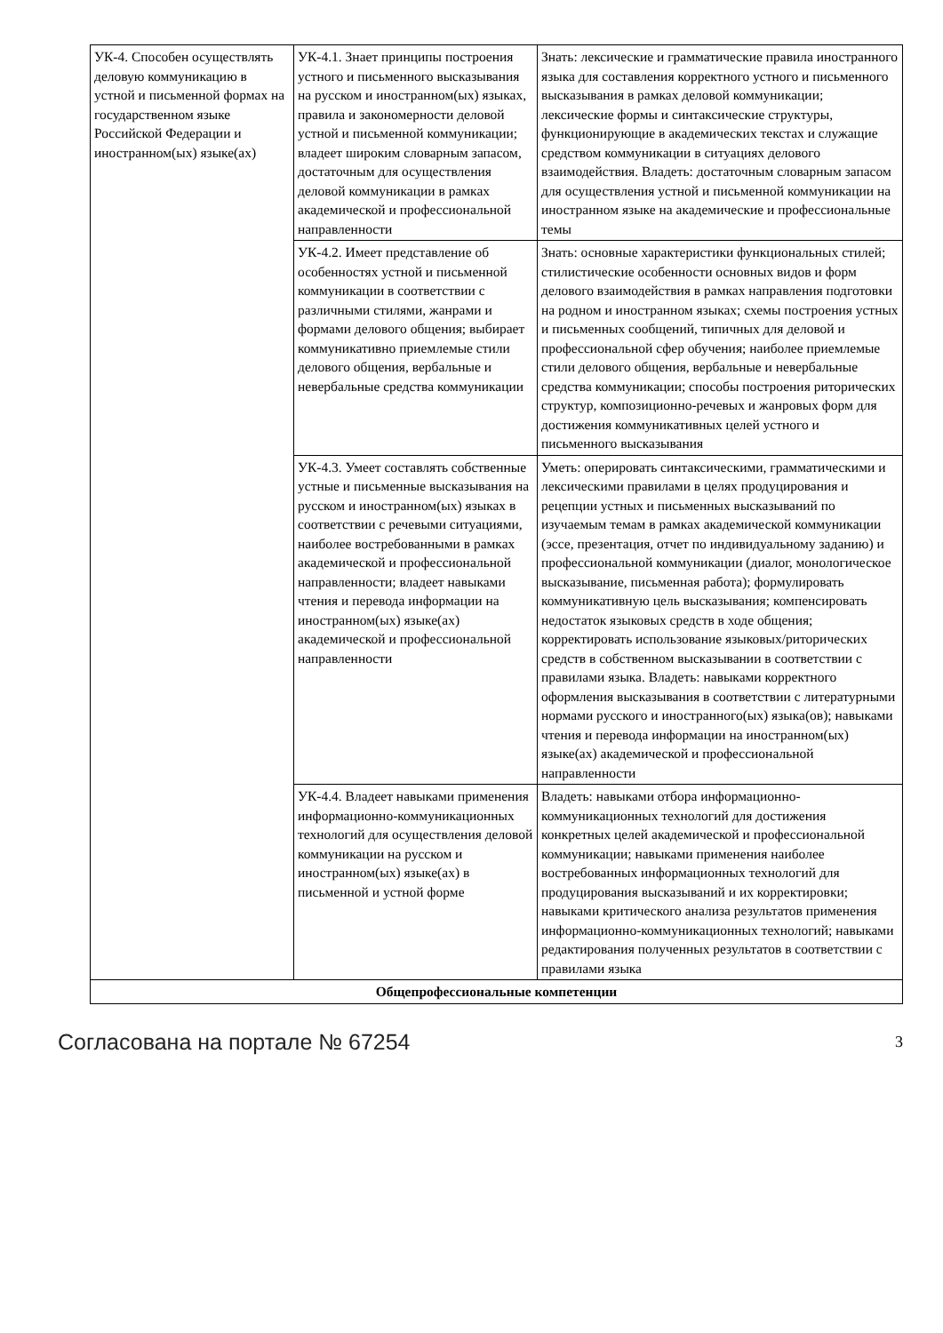| УК-4. Способен осуществлять деловую коммуникацию в устной и письменной формах на государственном языке Российской Федерации и иностранном(ых) языке(ах) | УК-4.1. Знает принципы построения устного и письменного высказывания на русском и иностранном(ых) языках, правила и закономерности деловой устной и письменной коммуникации; владеет широким словарным запасом, достаточным для осуществления деловой коммуникации в рамках академической и профессиональной направленности | Знать: лексические и грамматические правила иностранного языка для составления корректного устного и письменного высказывания в рамках деловой коммуникации; лексические формы и синтаксические структуры, функционирующие в академических текстах и служащие средством коммуникации в ситуациях делового взаимодействия. Владеть: достаточным словарным запасом для осуществления устной и письменной коммуникации на иностранном языке на академические и профессиональные темы |
| | УК-4.2. Имеет представление об особенностях устной и письменной коммуникации в соответствии с различными стилями, жанрами и формами делового общения; выбирает коммуникативно приемлемые стили делового общения, вербальные и невербальные средства коммуникации | Знать: основные характеристики функциональных стилей; стилистические особенности основных видов и форм делового взаимодействия в рамках направления подготовки на родном и иностранном языках; схемы построения устных и письменных сообщений, типичных для деловой и профессиональной сфер обучения; наиболее приемлемые стили делового общения, вербальные и невербальные средства коммуникации; способы построения риторических структур, композиционно-речевых и жанровых форм для достижения коммуникативных целей устного и письменного высказывания |
| | УК-4.3. Умеет составлять собственные устные и письменные высказывания на русском и иностранном(ых) языках в соответствии с речевыми ситуациями, наиболее востребованными в рамках академической и профессиональной направленности; владеет навыками чтения и перевода информации на иностранном(ых) языке(ах) академической и профессиональной направленности | Уметь: оперировать синтаксическими, грамматическими и лексическими правилами в целях продуцирования и рецепции устных и письменных высказываний по изучаемым темам в рамках академической коммуникации (эссе, презентация, отчет по индивидуальному заданию) и профессиональной коммуникации (диалог, монологическое высказывание, письменная работа); формулировать коммуникативную цель высказывания; компенсировать недостаток языковых средств в ходе общения; корректировать использование языковых/риторических средств в собственном высказывании в соответствии с правилами языка. Владеть: навыками корректного оформления высказывания в соответствии с литературными нормами русского и иностранного(ых) языка(ов); навыками чтения и перевода информации на иностранном(ых) языке(ах) академической и профессиональной направленности |
| | УК-4.4. Владеет навыками применения информационно-коммуникационных технологий для осуществления деловой коммуникации на русском и иностранном(ых) языке(ах) в письменной и устной форме | Владеть: навыками отбора информационно-коммуникационных технологий для достижения конкретных целей академической и профессиональной коммуникации; навыками применения наиболее востребованных информационных технологий для продуцирования высказываний и их корректировки; навыками критического анализа результатов применения информационно-коммуникационных технологий; навыками редактирования полученных результатов в соответствии с правилами языка |
| Общепрофессиональные компетенции | | |
Согласована на портале № 67254 3